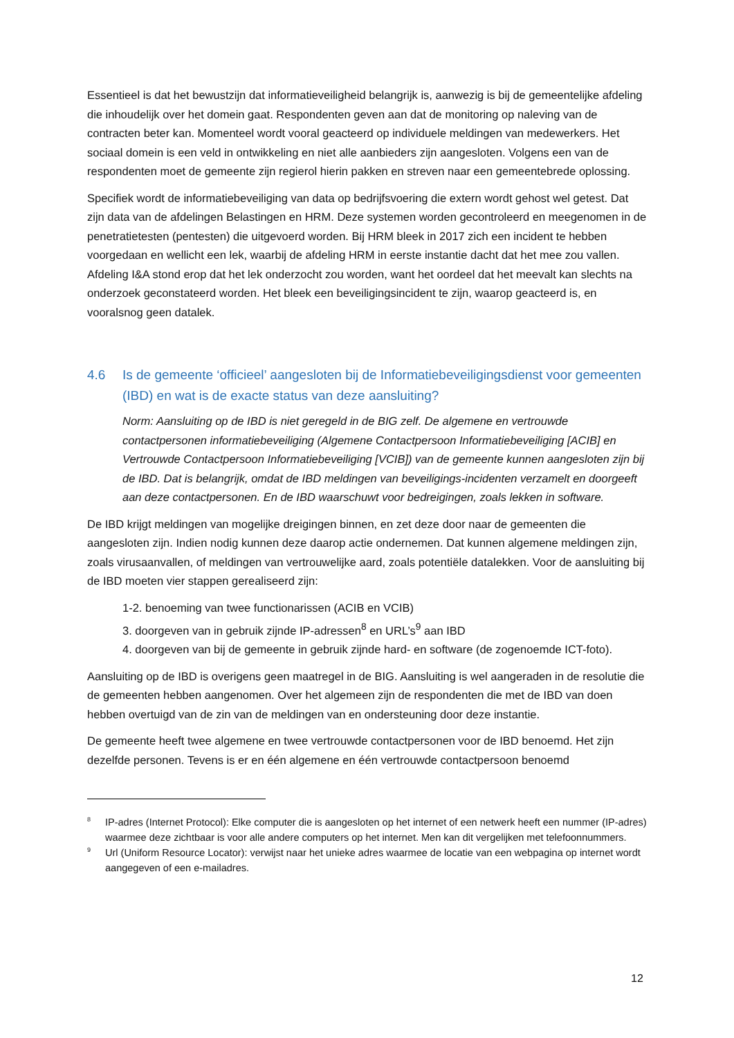Essentieel is dat het bewustzijn dat informatieveiligheid belangrijk is, aanwezig is bij de gemeentelijke afdeling die inhoudelijk over het domein gaat. Respondenten geven aan dat de monitoring op naleving van de contracten beter kan. Momenteel wordt vooral geacteerd op individuele meldingen van medewerkers. Het sociaal domein is een veld in ontwikkeling en niet alle aanbieders zijn aangesloten. Volgens een van de respondenten moet de gemeente zijn regierol hierin pakken en streven naar een gemeentebrede oplossing.
Specifiek wordt de informatiebeveiliging van data op bedrijfsvoering die extern wordt gehost wel getest. Dat zijn data van de afdelingen Belastingen en HRM. Deze systemen worden gecontroleerd en meegenomen in de penetratietesten (pentesten) die uitgevoerd worden. Bij HRM bleek in 2017 zich een incident te hebben voorgedaan en wellicht een lek, waarbij de afdeling HRM in eerste instantie dacht dat het mee zou vallen. Afdeling I&A stond erop dat het lek onderzocht zou worden, want het oordeel dat het meevalt kan slechts na onderzoek geconstateerd worden. Het bleek een beveiligingsincident te zijn, waarop geacteerd is, en vooralsnog geen datalek.
4.6 Is de gemeente ‘officieel’ aangesloten bij de Informatiebeveiligingsdienst voor gemeenten (IBD) en wat is de exacte status van deze aansluiting?
Norm: Aansluiting op de IBD is niet geregeld in de BIG zelf. De algemene en vertrouwde contactpersonen informatiebeveiliging (Algemene Contactpersoon Informatiebeveiliging [ACIB] en Vertrouwde Contactpersoon Informatiebeveiliging [VCIB]) van de gemeente kunnen aangesloten zijn bij de IBD. Dat is belangrijk, omdat de IBD meldingen van beveiligings-incidenten verzamelt en doorgeeft aan deze contactpersonen. En de IBD waarschuwt voor bedreigingen, zoals lekken in software.
De IBD krijgt meldingen van mogelijke dreigingen binnen, en zet deze door naar de gemeenten die aangesloten zijn. Indien nodig kunnen deze daarop actie ondernemen. Dat kunnen algemene meldingen zijn, zoals virusaanvallen, of meldingen van vertrouwelijke aard, zoals potentiële datalekken. Voor de aansluiting bij de IBD moeten vier stappen gerealiseerd zijn:
1-2. benoeming van twee functionarissen (ACIB en VCIB)
3. doorgeven van in gebruik zijnde IP-adressen<sup>8</sup> en URL’s<sup>9</sup> aan IBD
4. doorgeven van bij de gemeente in gebruik zijnde hard- en software (de zogenoemde ICT-foto).
Aansluiting op de IBD is overigens geen maatregel in de BIG. Aansluiting is wel aangeraden in de resolutie die de gemeenten hebben aangenomen. Over het algemeen zijn de respondenten die met de IBD van doen hebben overtuigd van de zin van de meldingen van en ondersteuning door deze instantie.
De gemeente heeft twee algemene en twee vertrouwde contactpersonen voor de IBD benoemd. Het zijn dezelfde personen. Tevens is er en één algemene en één vertrouwde contactpersoon benoemd
8 IP-adres (Internet Protocol): Elke computer die is aangesloten op het internet of een netwerk heeft een nummer (IP-adres) waarmee deze zichtbaar is voor alle andere computers op het internet. Men kan dit vergelijken met telefoonnummers.
9 Url (Uniform Resource Locator): verwijst naar het unieke adres waarmee de locatie van een webpagina op internet wordt aangegeven of een e-mailadres.
12